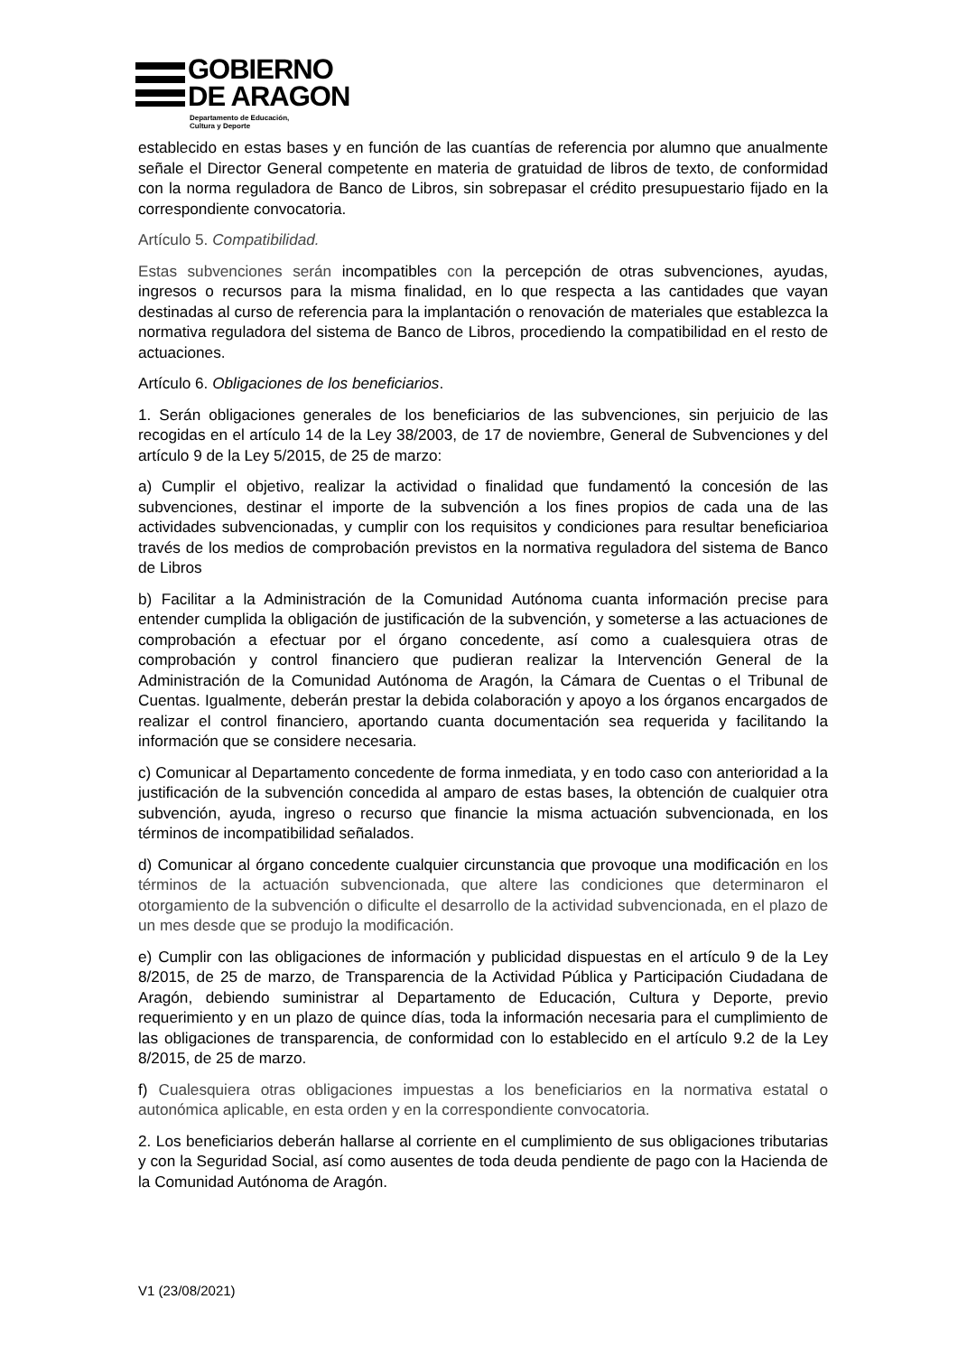GOBIERNO
DE ARAGON
Departamento de Educación,
Cultura y Deporte
establecido en estas bases y en función de las cuantías de referencia por alumno que anualmente señale el Director General competente en materia de gratuidad de libros de texto, de conformidad con la norma reguladora de Banco de Libros, sin sobrepasar el crédito presupuestario fijado en la correspondiente convocatoria.
Artículo 5. Compatibilidad.
Estas subvenciones serán incompatibles con la percepción de otras subvenciones, ayudas, ingresos o recursos para la misma finalidad, en lo que respecta a las cantidades que vayan destinadas al curso de referencia para la implantación o renovación de materiales que establezca la normativa reguladora del sistema de Banco de Libros, procediendo la compatibilidad en el resto de actuaciones.
Artículo 6. Obligaciones de los beneficiarios.
1. Serán obligaciones generales de los beneficiarios de las subvenciones, sin perjuicio de las recogidas en el artículo 14 de la Ley 38/2003, de 17 de noviembre, General de Subvenciones y del artículo 9 de la Ley 5/2015, de 25 de marzo:
a) Cumplir el objetivo, realizar la actividad o finalidad que fundamentó la concesión de las subvenciones, destinar el importe de la subvención a los fines propios de cada una de las actividades subvencionadas, y cumplir con los requisitos y condiciones para resultar beneficiarioa través de los medios de comprobación previstos en la normativa reguladora del sistema de Banco de Libros
b) Facilitar a la Administración de la Comunidad Autónoma cuanta información precise para entender cumplida la obligación de justificación de la subvención, y someterse a las actuaciones de comprobación a efectuar por el órgano concedente, así como a cualesquiera otras de comprobación y control financiero que pudieran realizar la Intervención General de la Administración de la Comunidad Autónoma de Aragón, la Cámara de Cuentas o el Tribunal de Cuentas. Igualmente, deberán prestar la debida colaboración y apoyo a los órganos encargados de realizar el control financiero, aportando cuanta documentación sea requerida y facilitando la información que se considere necesaria.
c) Comunicar al Departamento concedente de forma inmediata, y en todo caso con anterioridad a la justificación de la subvención concedida al amparo de estas bases, la obtención de cualquier otra subvención, ayuda, ingreso o recurso que financie la misma actuación subvencionada, en los términos de incompatibilidad señalados.
d) Comunicar al órgano concedente cualquier circunstancia que provoque una modificación en los términos de la actuación subvencionada, que altere las condiciones que determinaron el otorgamiento de la subvención o dificulte el desarrollo de la actividad subvencionada, en el plazo de un mes desde que se produjo la modificación.
e) Cumplir con las obligaciones de información y publicidad dispuestas en el artículo 9 de la Ley 8/2015, de 25 de marzo, de Transparencia de la Actividad Pública y Participación Ciudadana de Aragón, debiendo suministrar al Departamento de Educación, Cultura y Deporte, previo requerimiento y en un plazo de quince días, toda la información necesaria para el cumplimiento de las obligaciones de transparencia, de conformidad con lo establecido en el artículo 9.2 de la Ley 8/2015, de 25 de marzo.
f) Cualesquiera otras obligaciones impuestas a los beneficiarios en la normativa estatal o autonómica aplicable, en esta orden y en la correspondiente convocatoria.
2. Los beneficiarios deberán hallarse al corriente en el cumplimiento de sus obligaciones tributarias y con la Seguridad Social, así como ausentes de toda deuda pendiente de pago con la Hacienda de la Comunidad Autónoma de Aragón.
V1 (23/08/2021)